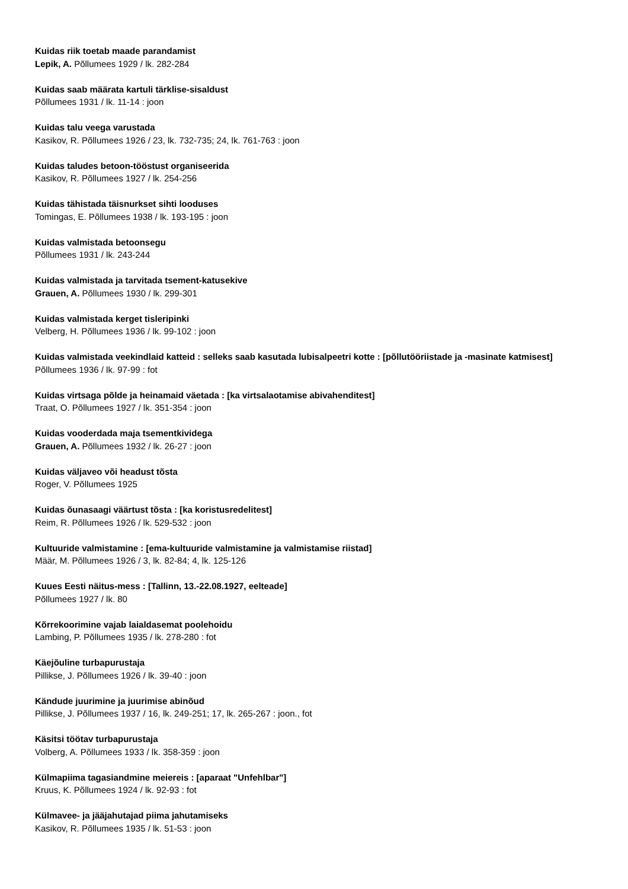Kuidas riik toetab maade parandamist
Lepik, A. Põllumees 1929 / lk. 282-284
Kuidas saab määrata kartuli tärklise-sisaldust
Põllumees 1931 / lk. 11-14 : joon
Kuidas talu veega varustada
Kasikov, R. Põllumees 1926 / 23, lk. 732-735; 24, lk. 761-763 : joon
Kuidas taludes betoon-tööstust organiseerida
Kasikov, R. Põllumees 1927 / lk. 254-256
Kuidas tähistada täisnurkset sihti looduses
Tomingas, E. Põllumees 1938 / lk. 193-195 : joon
Kuidas valmistada betoonsegu
Põllumees 1931 / lk. 243-244
Kuidas valmistada ja tarvitada tsement-katusekive
Grauen, A. Põllumees 1930 / lk. 299-301
Kuidas valmistada kerget tisleripinki
Velberg, H. Põllumees 1936 / lk. 99-102 : joon
Kuidas valmistada veekindlaid katteid : selleks saab kasutada lubisalpeetri kotte : [põllutööriistade ja -masinate katmisest]
Põllumees 1936 / lk. 97-99 : fot
Kuidas virtsaga põlde ja heinamaid väetada : [ka virtsalaotamise abivahenditest]
Traat, O. Põllumees 1927 / lk. 351-354 : joon
Kuidas vooderdada maja tsementkividega
Grauen, A. Põllumees 1932 / lk. 26-27 : joon
Kuidas väljaveo või headust tõsta
Roger, V. Põllumees 1925
Kuidas õunasaagi väärtust tõsta : [ka koristusredelitest]
Reim, R. Põllumees 1926 / lk. 529-532 : joon
Kultuuride valmistamine : [ema-kultuuride valmistamine ja valmistamise riistad]
Määr, M. Põllumees 1926 / 3, lk. 82-84; 4, lk. 125-126
Kuues Eesti näitus-mess : [Tallinn, 13.-22.08.1927, eelteade]
Põllumees 1927 / lk. 80
Kõrrekoorimine vajab laialdasemat poolehoidu
Lambing, P. Põllumees 1935 / lk. 278-280 : fot
Käejõuline turbapurustaja
Pillikse, J. Põllumees 1926 / lk. 39-40 : joon
Kändude juurimine ja juurimise abinõud
Pillikse, J. Põllumees 1937 / 16, lk. 249-251; 17, lk. 265-267 : joon., fot
Käsitsi töötav turbapurustaja
Volberg, A. Põllumees 1933 / lk. 358-359 : joon
Külmapiima tagasiandmine meiereis : [aparaat "Unfehlbar"]
Kruus, K. Põllumees 1924 / lk. 92-93 : fot
Külmavee- ja jääjahutajad piima jahutamiseks
Kasikov, R. Põllumees 1935 / lk. 51-53 : joon